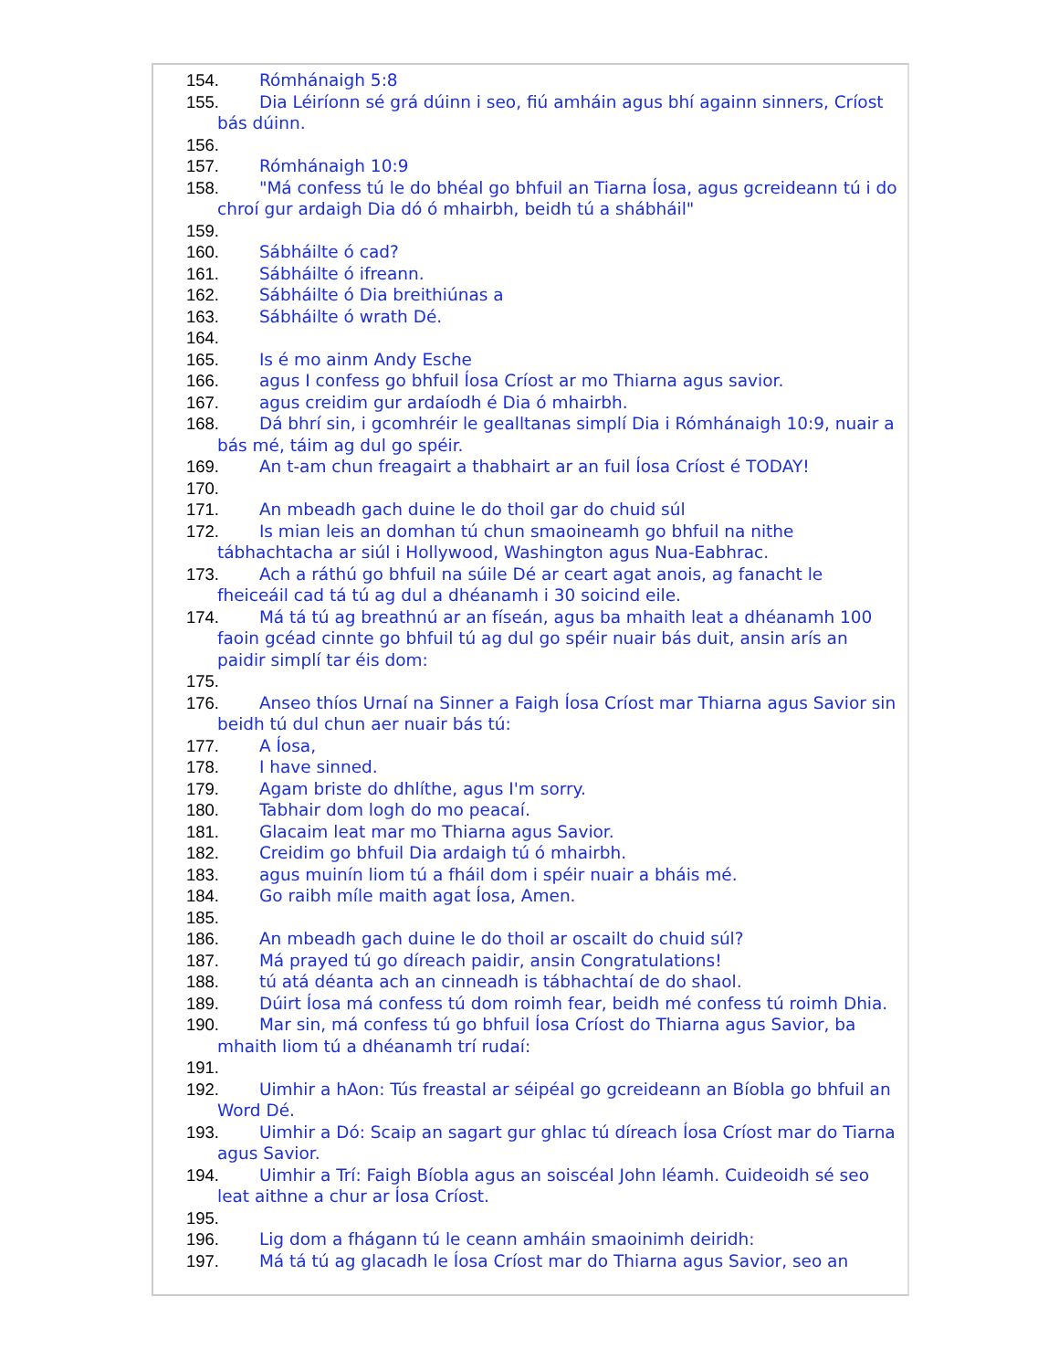154. Rómhánaigh 5:8
155. Dia Léiríonn sé grá dúinn i seo, fiú amháin agus bhí againn sinners, Críost bás dúinn.
156.
157. Rómhánaigh 10:9
158. "Má confess tú le do bhéal go bhfuil an Tiarna Íosa, agus gcreideann tú i do chroí gur ardaigh Dia dó ó mhairbh, beidh tú a shábháil"
159.
160. Sábháilte ó cad?
161. Sábháilte ó ifreann.
162. Sábháilte ó Dia breithiúnas a
163. Sábháilte ó wrath Dé.
164.
165. Is é mo ainm Andy Esche
166. agus I confess go bhfuil Íosa Críost ar mo Thiarna agus savior.
167. agus creidim gur ardaíodh é Dia ó mhairbh.
168. Dá bhrí sin, i gcomhréir le gealltanas simplí Dia i Rómhánaigh 10:9, nuair a bás mé, táim ag dul go spéir.
169. An t-am chun freagairt a thabhairt ar an fuil Íosa Críost é TODAY!
170.
171. An mbeadh gach duine le do thoil gar do chuid súl
172. Is mian leis an domhan tú chun smaoineamh go bhfuil na nithe tábhachtacha ar siúl i Hollywood, Washington agus Nua-Eabhrac.
173. Ach a ráthú go bhfuil na súile Dé ar ceart agat anois, ag fanacht le fheiceáil cad tá tú ag dul a dhéanamh i 30 soicind eile.
174. Má tá tú ag breathnú ar an físeán, agus ba mhaith leat a dhéanamh 100 faoin gcéad cinnte go bhfuil tú ag dul go spéir nuair bás duit, ansin arís an paidir simplí tar éis dom:
175.
176. Anseo thíos Urnaí na Sinner a Faigh Íosa Críost mar Thiarna agus Savior sin beidh tú dul chun aer nuair bás tú:
177. A Íosa,
178. I have sinned.
179. Agam briste do dhlíthe, agus I'm sorry.
180. Tabhair dom logh do mo peacaí.
181. Glacaim leat mar mo Thiarna agus Savior.
182. Creidim go bhfuil Dia ardaigh tú ó mhairbh.
183. agus muinín liom tú a fháil dom i spéir nuair a bháis mé.
184. Go raibh míle maith agat Íosa, Amen.
185.
186. An mbeadh gach duine le do thoil ar oscailt do chuid súl?
187. Má prayed tú go díreach paidir, ansin Congratulations!
188. tú atá déanta ach an cinneadh is tábhachtaí de do shaol.
189. Dúirt Íosa má confess tú dom roimh fear, beidh mé confess tú roimh Dhia.
190. Mar sin, má confess tú go bhfuil Íosa Críost do Thiarna agus Savior, ba mhaith liom tú a dhéanamh trí rudaí:
191.
192. Uimhir a hAon: Tús freastal ar séipéal go gcreideann an Bíobla go bhfuil an Word Dé.
193. Uimhir a Dó: Scaip an sagart gur ghlac tú díreach Íosa Críost mar do Tiarna agus Savior.
194. Uimhir a Trí: Faigh Bíobla agus an soiscéal John léamh. Cuideoidh sé seo leat aithne a chur ar Íosa Críost.
195.
196. Lig dom a fhágann tú le ceann amháin smaoinimh deiridh:
197. Má tá tú ag glacadh le Íosa Críost mar do Thiarna agus Savior, seo an